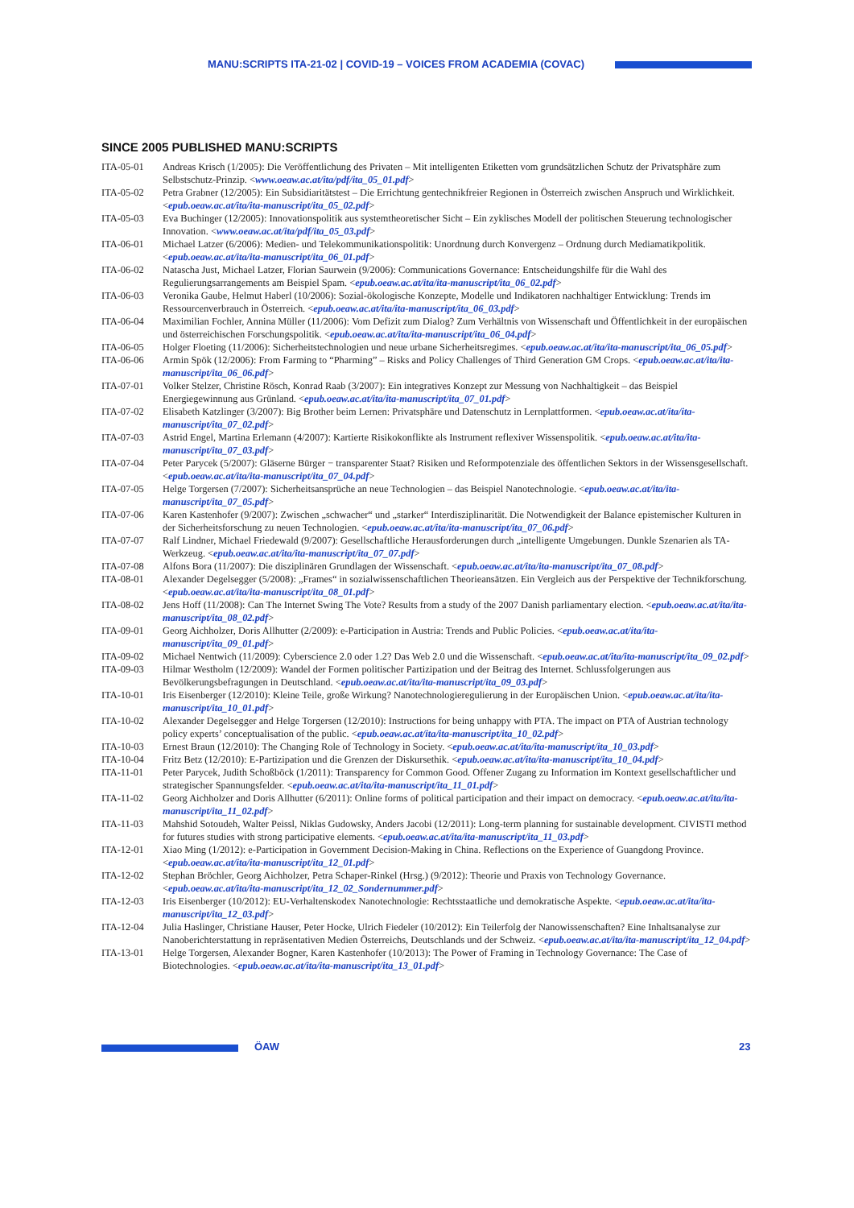MANU:SCRIPTS ITA-21-02 | COVID-19 – VOICES FROM ACADEMIA (COVAC)
SINCE 2005 PUBLISHED MANU:SCRIPTS
ITA-05-01 Andreas Krisch (1/2005): Die Veröffentlichung des Privaten – Mit intelligenten Etiketten vom grundsätzlichen Schutz der Privatsphäre zum Selbstschutz-Prinzip. <www.oeaw.ac.at/ita/pdf/ita_05_01.pdf>
ITA-05-02 Petra Grabner (12/2005): Ein Subsidiaritätstest – Die Errichtung gentechnikfreier Regionen in Österreich zwischen Anspruch und Wirklichkeit. <epub.oeaw.ac.at/ita/ita-manuscript/ita_05_02.pdf>
ITA-05-03 Eva Buchinger (12/2005): Innovationspolitik aus systemtheoretischer Sicht – Ein zyklisches Modell der politischen Steuerung technologischer Innovation. <www.oeaw.ac.at/ita/pdf/ita_05_03.pdf>
ITA-06-01 Michael Latzer (6/2006): Medien- und Telekommunikationspolitik: Unordnung durch Konvergenz – Ordnung durch Mediamatikpolitik. <epub.oeaw.ac.at/ita/ita-manuscript/ita_06_01.pdf>
ITA-06-02 Natascha Just, Michael Latzer, Florian Saurwein (9/2006): Communications Governance: Entscheidungshilfe für die Wahl des Regulierungsarrangements am Beispiel Spam. <epub.oeaw.ac.at/ita/ita-manuscript/ita_06_02.pdf>
ITA-06-03 Veronika Gaube, Helmut Haberl (10/2006): Sozial-ökologische Konzepte, Modelle und Indikatoren nachhaltiger Entwicklung: Trends im Ressourcenverbrauch in Österreich. <epub.oeaw.ac.at/ita/ita-manuscript/ita_06_03.pdf>
ITA-06-04 Maximilian Fochler, Annina Müller (11/2006): Vom Defizit zum Dialog? Zum Verhältnis von Wissenschaft und Öffentlichkeit in der europäischen und österreichischen Forschungspolitik. <epub.oeaw.ac.at/ita/ita-manuscript/ita_06_04.pdf>
ITA-06-05 Holger Floeting (11/2006): Sicherheitstechnologien und neue urbane Sicherheitsregimes. <epub.oeaw.ac.at/ita/ita-manuscript/ita_06_05.pdf>
ITA-06-06 Armin Spök (12/2006): From Farming to “Pharming” – Risks and Policy Challenges of Third Generation GM Crops. <epub.oeaw.ac.at/ita/ita-manuscript/ita_06_06.pdf>
ITA-07-01 Volker Stelzer, Christine Rösch, Konrad Raab (3/2007): Ein integratives Konzept zur Messung von Nachhaltigkeit – das Beispiel Energiegewinnung aus Grünland. <epub.oeaw.ac.at/ita/ita-manuscript/ita_07_01.pdf>
ITA-07-02 Elisabeth Katzlinger (3/2007): Big Brother beim Lernen: Privatsphäre und Datenschutz in Lernplattformen. <epub.oeaw.ac.at/ita/ita-manuscript/ita_07_02.pdf>
ITA-07-03 Astrid Engel, Martina Erlemann (4/2007): Kartierte Risikokonflikte als Instrument reflexiver Wissenspolitik. <epub.oeaw.ac.at/ita/ita-manuscript/ita_07_03.pdf>
ITA-07-04 Peter Parycek (5/2007): Gläserne Bürger − transparenter Staat? Risiken und Reformpotenziale des öffentlichen Sektors in der Wissensgesellschaft. <epub.oeaw.ac.at/ita/ita-manuscript/ita_07_04.pdf>
ITA-07-05 Helge Torgersen (7/2007): Sicherheitsansprüche an neue Technologien – das Beispiel Nanotechnologie. <epub.oeaw.ac.at/ita/ita-manuscript/ita_07_05.pdf>
ITA-07-06 Karen Kastenhofer (9/2007): Zwischen „schwacher“ und „starker“ Interdisziplinarität. Die Notwendigkeit der Balance epistemischer Kulturen in der Sicherheitsforschung zu neuen Technologien. <epub.oeaw.ac.at/ita/ita-manuscript/ita_07_06.pdf>
ITA-07-07 Ralf Lindner, Michael Friedewald (9/2007): Gesellschaftliche Herausforderungen durch „intelligente Umgebungen. Dunkle Szenarien als TA-Werkzeug. <epub.oeaw.ac.at/ita/ita-manuscript/ita_07_07.pdf>
ITA-07-08 Alfons Bora (11/2007): Die disziplinären Grundlagen der Wissenschaft. <epub.oeaw.ac.at/ita/ita-manuscript/ita_07_08.pdf>
ITA-08-01 Alexander Degelsegger (5/2008): „Frames“ in sozialwissenschaftlichen Theorieansätzen. Ein Vergleich aus der Perspektive der Technikforschung. <epub.oeaw.ac.at/ita/ita-manuscript/ita_08_01.pdf>
ITA-08-02 Jens Hoff (11/2008): Can The Internet Swing The Vote? Results from a study of the 2007 Danish parliamentary election. <epub.oeaw.ac.at/ita/ita-manuscript/ita_08_02.pdf>
ITA-09-01 Georg Aichholzer, Doris Allhutter (2/2009): e-Participation in Austria: Trends and Public Policies. <epub.oeaw.ac.at/ita/ita-manuscript/ita_09_01.pdf>
ITA-09-02 Michael Nentwich (11/2009): Cyberscience 2.0 oder 1.2? Das Web 2.0 und die Wissenschaft. <epub.oeaw.ac.at/ita/ita-manuscript/ita_09_02.pdf>
ITA-09-03 Hilmar Westholm (12/2009): Wandel der Formen politischer Partizipation und der Beitrag des Internet. Schlussfolgerungen aus Bevölkerungsbefragungen in Deutschland. <epub.oeaw.ac.at/ita/ita-manuscript/ita_09_03.pdf>
ITA-10-01 Iris Eisenberger (12/2010): Kleine Teile, große Wirkung? Nanotechnologieregulierung in der Europäischen Union. <epub.oeaw.ac.at/ita/ita-manuscript/ita_10_01.pdf>
ITA-10-02 Alexander Degelsegger and Helge Torgersen (12/2010): Instructions for being unhappy with PTA. The impact on PTA of Austrian technology policy experts’ conceptualisation of the public. <epub.oeaw.ac.at/ita/ita-manuscript/ita_10_02.pdf>
ITA-10-03 Ernest Braun (12/2010): The Changing Role of Technology in Society. <epub.oeaw.ac.at/ita/ita-manuscript/ita_10_03.pdf>
ITA-10-04 Fritz Betz (12/2010): E-Partizipation und die Grenzen der Diskursethik. <epub.oeaw.ac.at/ita/ita-manuscript/ita_10_04.pdf>
ITA-11-01 Peter Parycek, Judith Schoßböck (1/2011): Transparency for Common Good. Offener Zugang zu Information im Kontext gesellschaftlicher und strategischer Spannungsfelder. <epub.oeaw.ac.at/ita/ita-manuscript/ita_11_01.pdf>
ITA-11-02 Georg Aichholzer and Doris Allhutter (6/2011): Online forms of political participation and their impact on democracy. <epub.oeaw.ac.at/ita/ita-manuscript/ita_11_02.pdf>
ITA-11-03 Mahshid Sotoudeh, Walter Peissl, Niklas Gudowsky, Anders Jacobi (12/2011): Long-term planning for sustainable development. CIVISTI method for futures studies with strong participative elements. <epub.oeaw.ac.at/ita/ita-manuscript/ita_11_03.pdf>
ITA-12-01 Xiao Ming (1/2012): e-Participation in Government Decision-Making in China. Reflections on the Experience of Guangdong Province. <epub.oeaw.ac.at/ita/ita-manuscript/ita_12_01.pdf>
ITA-12-02 Stephan Bröchler, Georg Aichholzer, Petra Schaper-Rinkel (Hrsg.) (9/2012): Theorie und Praxis von Technology Governance. <epub.oeaw.ac.at/ita/ita-manuscript/ita_12_02_Sondernummer.pdf>
ITA-12-03 Iris Eisenberger (10/2012): EU-Verhaltenskodex Nanotechnologie: Rechtsstaatliche und demokratische Aspekte. <epub.oeaw.ac.at/ita/ita-manuscript/ita_12_03.pdf>
ITA-12-04 Julia Haslinger, Christiane Hauser, Peter Hocke, Ulrich Fiedeler (10/2012): Ein Teilerfolg der Nanowissenschaften? Eine Inhaltsanalyse zur Nanoberichterstattung in repräsentativen Medien Österreichs, Deutschlands und der Schweiz. <epub.oeaw.ac.at/ita/ita-manuscript/ita_12_04.pdf>
ITA-13-01 Helge Torgersen, Alexander Bogner, Karen Kastenhofer (10/2013): The Power of Framing in Technology Governance: The Case of Biotechnologies. <epub.oeaw.ac.at/ita/ita-manuscript/ita_13_01.pdf>
ÖAW 23